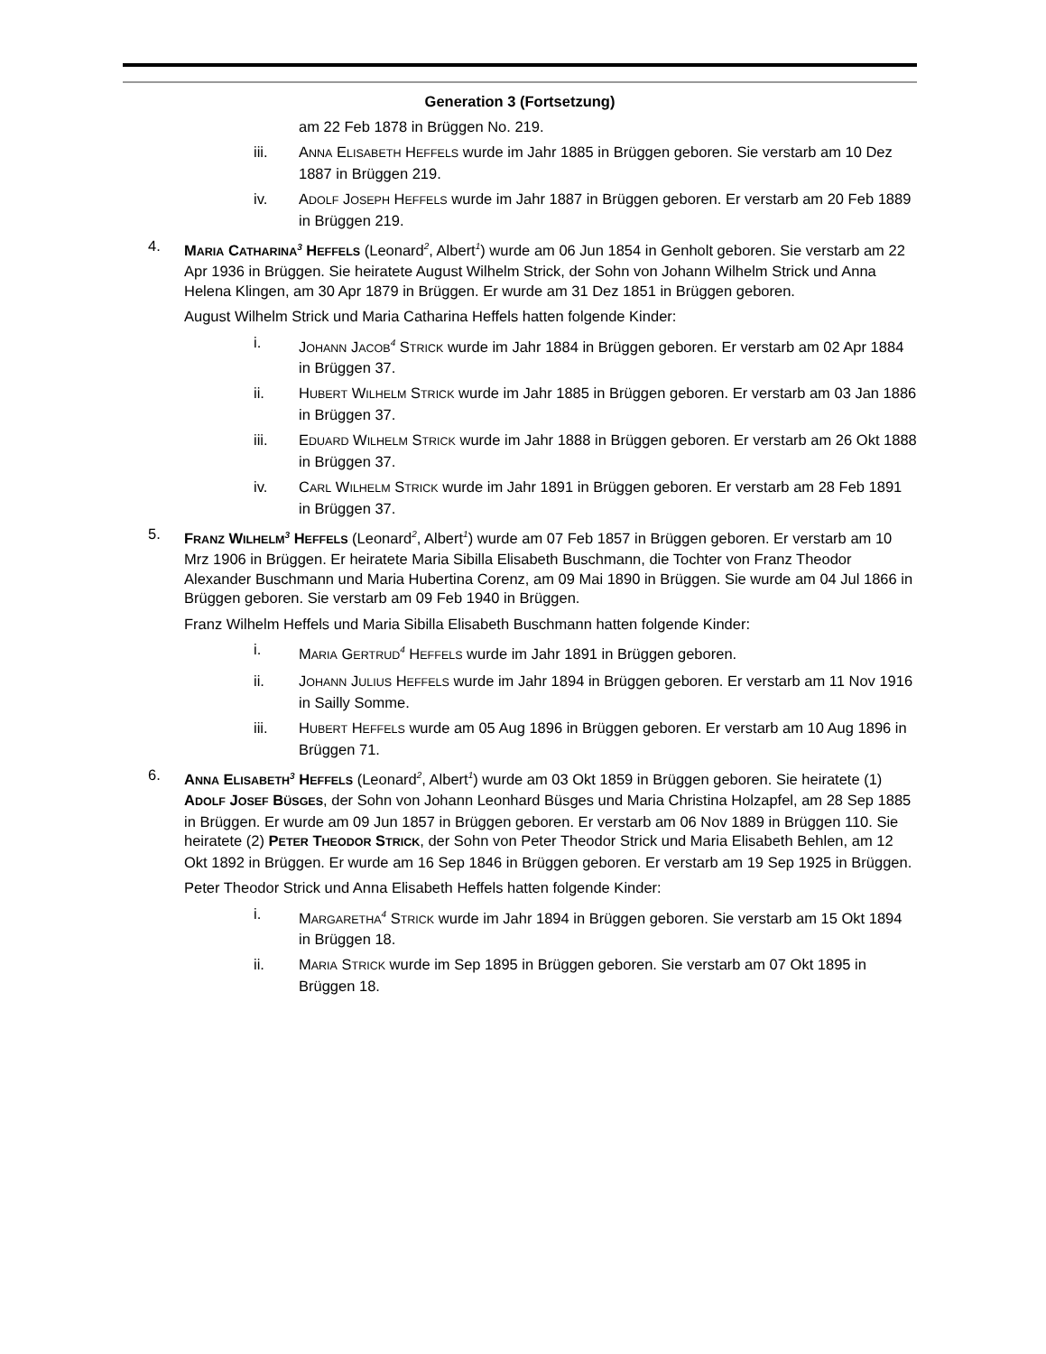Generation 3 (Fortsetzung)
am 22 Feb 1878 in Brüggen No. 219.
iii. ANNA ELISABETH HEFFELS wurde im Jahr 1885 in Brüggen geboren. Sie verstarb am 10 Dez 1887 in Brüggen 219.
iv. ADOLF JOSEPH HEFFELS wurde im Jahr 1887 in Brüggen geboren. Er verstarb am 20 Feb 1889 in Brüggen 219.
4. MARIA CATHARINA<sup>3</sup> HEFFELS (Leonard<sup>2</sup>, Albert<sup>1</sup>) wurde am 06 Jun 1854 in Genholt geboren. Sie verstarb am 22 Apr 1936 in Brüggen. Sie heiratete August Wilhelm Strick, der Sohn von Johann Wilhelm Strick und Anna Helena Klingen, am 30 Apr 1879 in Brüggen. Er wurde am 31 Dez 1851 in Brüggen geboren.
August Wilhelm Strick und Maria Catharina Heffels hatten folgende Kinder:
i. JOHANN JACOB<sup>4</sup> STRICK wurde im Jahr 1884 in Brüggen geboren. Er verstarb am 02 Apr 1884 in Brüggen 37.
ii. HUBERT WILHELM STRICK wurde im Jahr 1885 in Brüggen geboren. Er verstarb am 03 Jan 1886 in Brüggen 37.
iii. EDUARD WILHELM STRICK wurde im Jahr 1888 in Brüggen geboren. Er verstarb am 26 Okt 1888 in Brüggen 37.
iv. CARL WILHELM STRICK wurde im Jahr 1891 in Brüggen geboren. Er verstarb am 28 Feb 1891 in Brüggen 37.
5. FRANZ WILHELM<sup>3</sup> HEFFELS (Leonard<sup>2</sup>, Albert<sup>1</sup>) wurde am 07 Feb 1857 in Brüggen geboren. Er verstarb am 10 Mrz 1906 in Brüggen. Er heiratete Maria Sibilla Elisabeth Buschmann, die Tochter von Franz Theodor Alexander Buschmann und Maria Hubertina Corenz, am 09 Mai 1890 in Brüggen. Sie wurde am 04 Jul 1866 in Brüggen geboren. Sie verstarb am 09 Feb 1940 in Brüggen.
Franz Wilhelm Heffels und Maria Sibilla Elisabeth Buschmann hatten folgende Kinder:
i. MARIA GERTRUD<sup>4</sup> HEFFELS wurde im Jahr 1891 in Brüggen geboren.
ii. JOHANN JULIUS HEFFELS wurde im Jahr 1894 in Brüggen geboren. Er verstarb am 11 Nov 1916 in Sailly Somme.
iii. HUBERT HEFFELS wurde am 05 Aug 1896 in Brüggen geboren. Er verstarb am 10 Aug 1896 in Brüggen 71.
6. ANNA ELISABETH<sup>3</sup> HEFFELS (Leonard<sup>2</sup>, Albert<sup>1</sup>) wurde am 03 Okt 1859 in Brüggen geboren. Sie heiratete (1) ADOLF JOSEF BÜSGES, der Sohn von Johann Leonhard Büsges und Maria Christina Holzapfel, am 28 Sep 1885 in Brüggen. Er wurde am 09 Jun 1857 in Brüggen geboren. Er verstarb am 06 Nov 1889 in Brüggen 110. Sie heiratete (2) PETER THEODOR STRICK, der Sohn von Peter Theodor Strick und Maria Elisabeth Behlen, am 12 Okt 1892 in Brüggen. Er wurde am 16 Sep 1846 in Brüggen geboren. Er verstarb am 19 Sep 1925 in Brüggen.
Peter Theodor Strick und Anna Elisabeth Heffels hatten folgende Kinder:
i. MARGARETHA<sup>4</sup> STRICK wurde im Jahr 1894 in Brüggen geboren. Sie verstarb am 15 Okt 1894 in Brüggen 18.
ii. MARIA STRICK wurde im Sep 1895 in Brüggen geboren. Sie verstarb am 07 Okt 1895 in Brüggen 18.